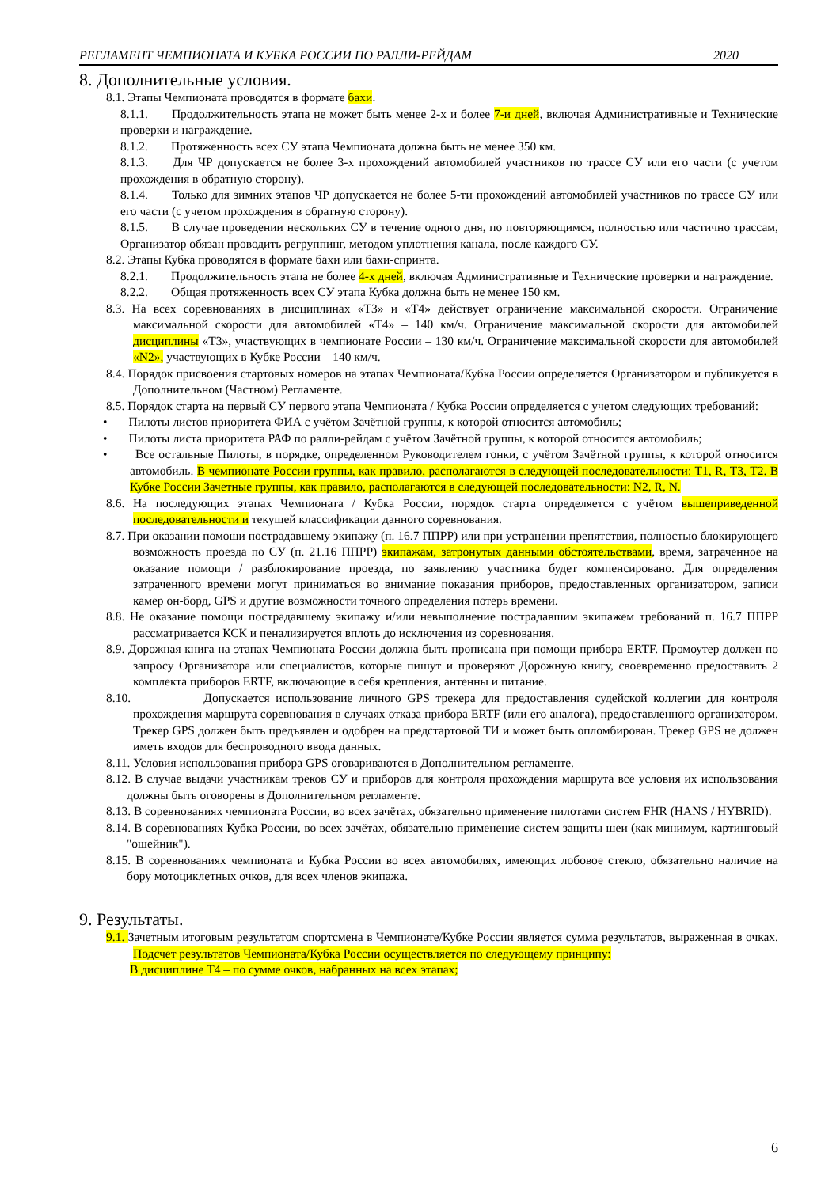РЕГЛАМЕНТ ЧЕМПИОНАТА И КУБКА РОССИИ ПО РАЛЛИ-РЕЙДАМ 2020
8. Дополнительные условия.
8.1. Этапы Чемпионата проводятся в формате бахи.
8.1.1. Продолжительность этапа не может быть менее 2-х и более 7-и дней, включая Административные и Технические проверки и награждение.
8.1.2. Протяженность всех СУ этапа Чемпионата должна быть не менее 350 км.
8.1.3. Для ЧР допускается не более 3-х прохождений автомобилей участников по трассе СУ или его части (с учетом прохождения в обратную сторону).
8.1.4. Только для зимних этапов ЧР допускается не более 5-ти прохождений автомобилей участников по трассе СУ или его части (с учетом прохождения в обратную сторону).
8.1.5. В случае проведении нескольких СУ в течение одного дня, по повторяющимся, полностью или частично трассам, Организатор обязан проводить регруппинг, методом уплотнения канала, после каждого СУ.
8.2. Этапы Кубка проводятся в формате бахи или бахи-спринта.
8.2.1. Продолжительность этапа не более 4-х дней, включая Административные и Технические проверки и награждение.
8.2.2. Общая протяженность всех СУ этапа Кубка должна быть не менее 150 км.
8.3. На всех соревнованиях в дисциплинах «Т3» и «Т4» действует ограничение максимальной скорости. Ограничение максимальной скорости для автомобилей «Т4» – 140 км/ч. Ограничение максимальной скорости для автомобилей дисциплины «Т3», участвующих в чемпионате России – 130 км/ч. Ограничение максимальной скорости для автомобилей «N2», участвующих в Кубке России – 140 км/ч.
8.4. Порядок присвоения стартовых номеров на этапах Чемпионата/Кубка России определяется Организатором и публикуется в Дополнительном (Частном) Регламенте.
8.5. Порядок старта на первый СУ первого этапа Чемпионата / Кубка России определяется с учетом следующих требований:
• Пилоты листов приоритета ФИА с учётом Зачётной группы, к которой относится автомобиль;
• Пилоты листа приоритета РАФ по ралли-рейдам с учётом Зачётной группы, к которой относится автомобиль;
• Все остальные Пилоты, в порядке, определенном Руководителем гонки, с учётом Зачётной группы, к которой относится автомобиль. В чемпионате России группы, как правило, располагаются в следующей последовательности: Т1, R, Т3, Т2. В Кубке России Зачетные группы, как правило, располагаются в следующей последовательности: N2, R, N.
8.6. На последующих этапах Чемпионата / Кубка России, порядок старта определяется с учётом вышеприведенной последовательности и текущей классификации данного соревнования.
8.7. При оказании помощи пострадавшему экипажу (п. 16.7 ППРР) или при устранении препятствия, полностью блокирующего возможность проезда по СУ (п. 21.16 ППРР) экипажам, затронутых данными обстоятельствами, время, затраченное на оказание помощи / разблокирование проезда, по заявлению участника будет компенсировано. Для определения затраченного времени могут приниматься во внимание показания приборов, предоставленных организатором, записи камер он-борд, GPS и другие возможности точного определения потерь времени.
8.8. Не оказание помощи пострадавшему экипажу и/или невыполнение пострадавшим экипажем требований п. 16.7 ППРР рассматривается КСК и пенализируется вплоть до исключения из соревнования.
8.9. Дорожная книга на этапах Чемпионата России должна быть прописана при помощи прибора ERTF. Промоутер должен по запросу Организатора или специалистов, которые пишут и проверяют Дорожную книгу, своевременно предоставить 2 комплекта приборов ERTF, включающие в себя крепления, антенны и питание.
8.10. Допускается использование личного GPS трекера для предоставления судейской коллегии для контроля прохождения маршрута соревнования в случаях отказа прибора ERTF (или его аналога), предоставленного организатором. Трекер GPS должен быть предъявлен и одобрен на предстартовой ТИ и может быть опломбирован. Трекер GPS не должен иметь входов для беспроводного ввода данных.
8.11. Условия использования прибора GPS оговариваются в Дополнительном регламенте.
8.12. В случае выдачи участникам треков СУ и приборов для контроля прохождения маршрута все условия их использования должны быть оговорены в Дополнительном регламенте.
8.13. В соревнованиях чемпионата России, во всех зачётах, обязательно применение пилотами систем FHR (HANS / HYBRID).
8.14. В соревнованиях Кубка России, во всех зачётах, обязательно применение систем защиты шеи (как минимум, картинговый "ошейник").
8.15. В соревнованиях чемпионата и Кубка России во всех автомобилях, имеющих лобовое стекло, обязательно наличие на бору мотоциклетных очков, для всех членов экипажа.
9. Результаты.
9.1. Зачетным итоговым результатом спортсмена в Чемпионате/Кубке России является сумма результатов, выраженная в очках. Подсчет результатов Чемпионата/Кубка России осуществляется по следующему принципу:
В дисциплине Т4 – по сумме очков, набранных на всех этапах;
6